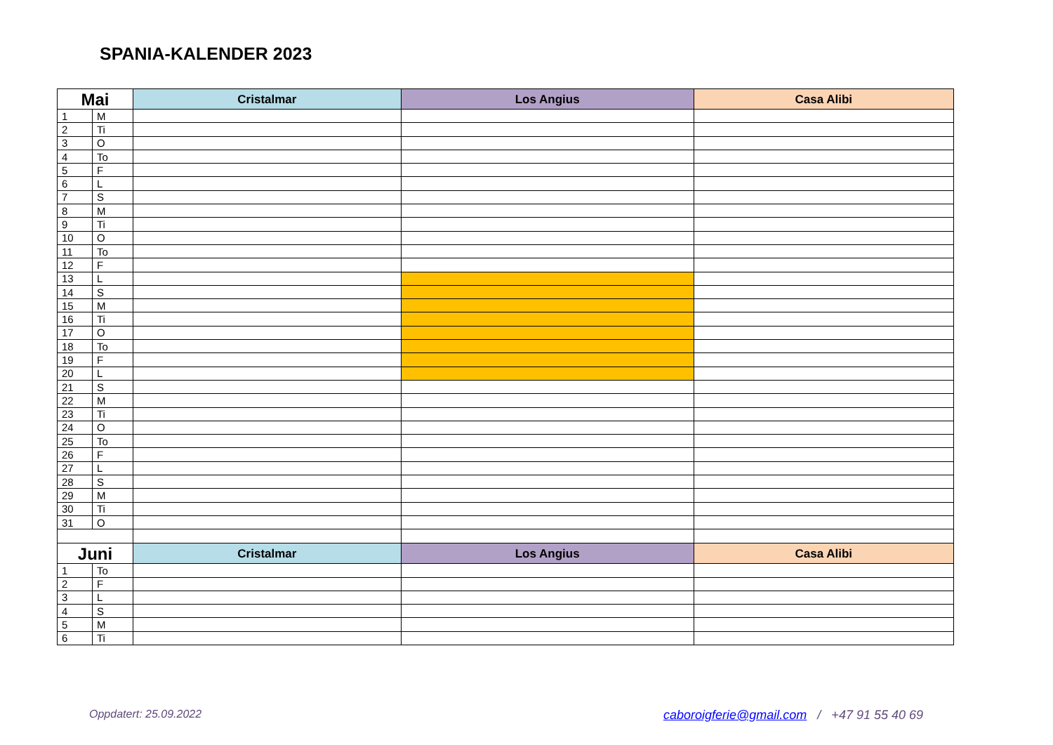SPANIA-KALENDER 2023
| Mai | | Cristalmar | Los Angius | Casa Alibi |
| --- | --- | --- | --- | --- |
| 1 | M | | | |
| 2 | Ti | | | |
| 3 | O | | | |
| 4 | To | | | |
| 5 | F | | | |
| 6 | L | | | |
| 7 | S | | | |
| 8 | M | | | |
| 9 | Ti | | | |
| 10 | O | | | |
| 11 | To | | | |
| 12 | F | | | |
| 13 | L | | | |
| 14 | S | | | |
| 15 | M | | | |
| 16 | Ti | | | |
| 17 | O | | | |
| 18 | To | | | |
| 19 | F | | | |
| 20 | L | | | |
| 21 | S | | | |
| 22 | M | | | |
| 23 | Ti | | | |
| 24 | O | | | |
| 25 | To | | | |
| 26 | F | | | |
| 27 | L | | | |
| 28 | S | | | |
| 29 | M | | | |
| 30 | Ti | | | |
| 31 | O | | | |
| Juni | | Cristalmar | Los Angius | Casa Alibi |
| 1 | To | | | |
| 2 | F | | | |
| 3 | L | | | |
| 4 | S | | | |
| 5 | M | | | |
| 6 | Ti | | | |
Oppdatert: 25.09.2022
caboroigferie@gmail.com / +47 91 55 40 69